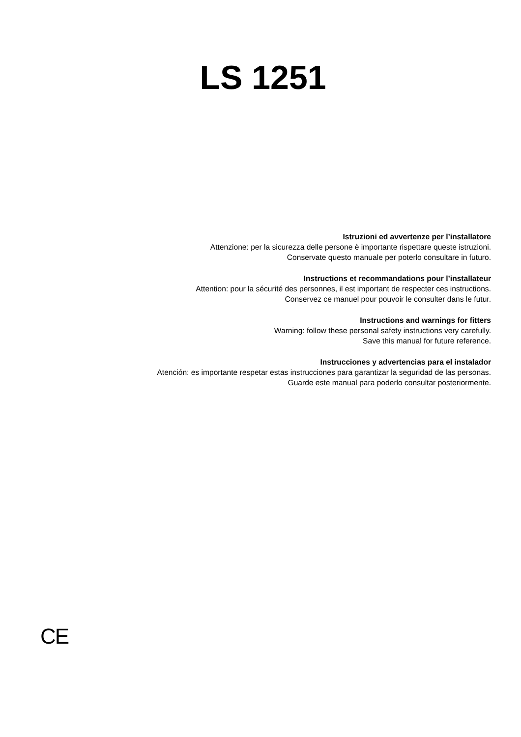LS 1251
Istruzioni ed avvertenze per l’installatore
Attenzione: per la sicurezza delle persone è importante rispettare queste istruzioni.
Conservate questo manuale per poterlo consultare in futuro.
Instructions et recommandations pour l’installateur
Attention: pour la sécurité des personnes, il est important de respecter ces instructions.
Conservez ce manuel pour pouvoir le consulter dans le futur.
Instructions and warnings for fitters
Warning: follow these personal safety instructions very carefully.
Save this manual for future reference.
Instrucciones y advertencias para el instalador
Atención: es importante respetar estas instrucciones para garantizar la seguridad de las personas.
Guarde este manual para poderlo consultar posteriormente.
CE